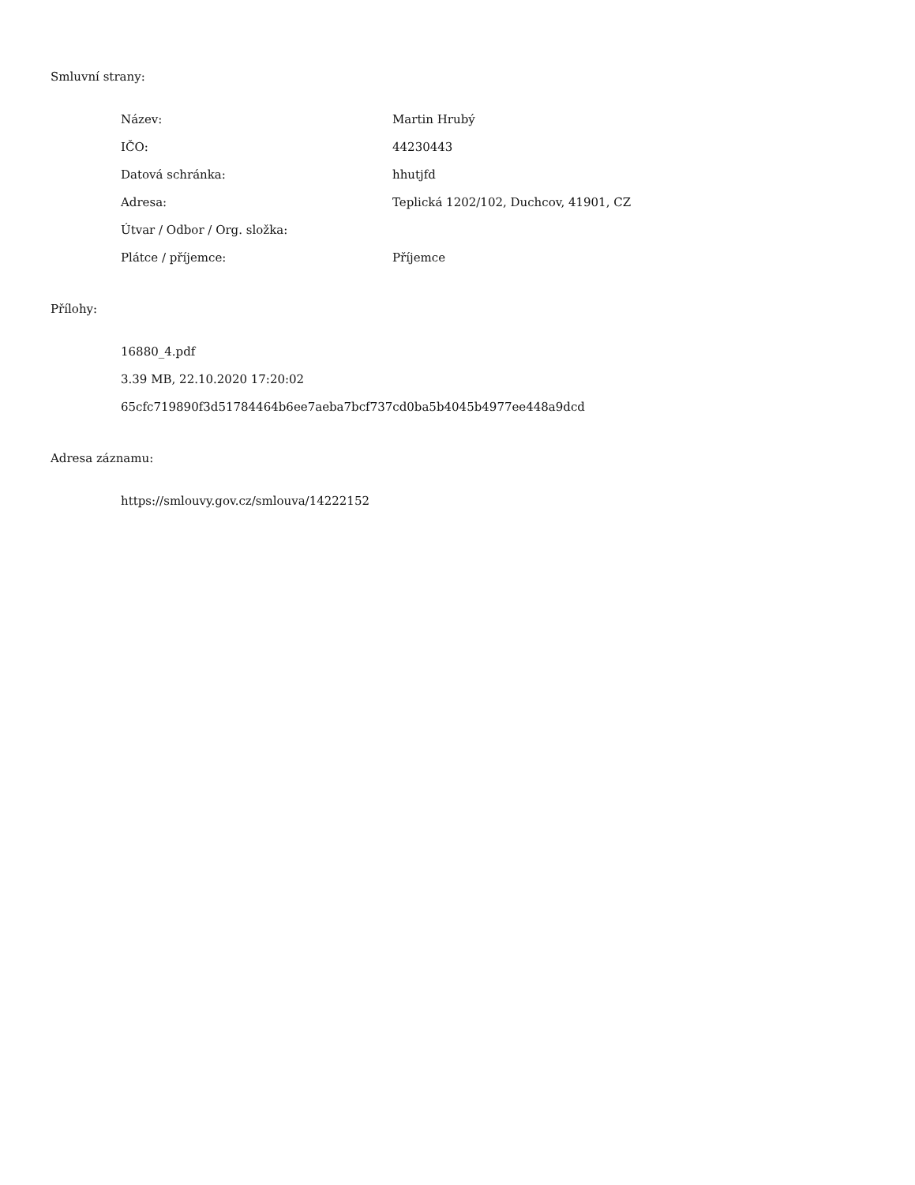Smluvní strany:
| Název: | Martin Hrubý |
| IČO: | 44230443 |
| Datová schránka: | hhutjfd |
| Adresa: | Teplická 1202/102, Duchcov, 41901, CZ |
| Útvar / Odbor / Org. složka: | |
| Plátce / příjemce: | Příjemce |
Přílohy:
16880_4.pdf
3.39 MB, 22.10.2020 17:20:02
65cfc719890f3d51784464b6ee7aeba7bcf737cd0ba5b4045b4977ee448a9dcd
Adresa záznamu:
https://smlouvy.gov.cz/smlouva/14222152